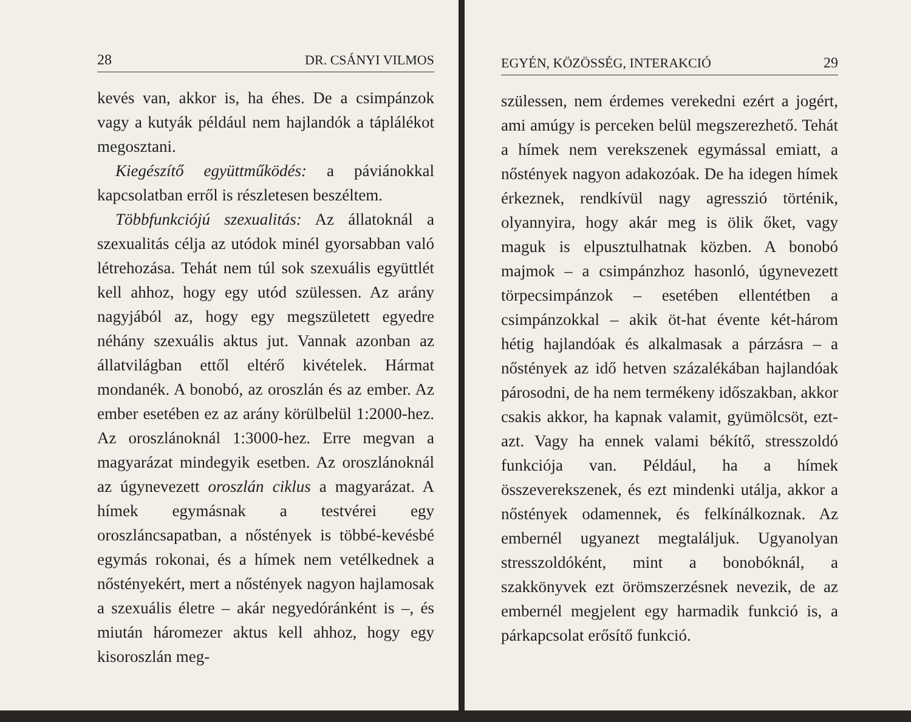28 DR. CSÁNYI VILMOS
kevés van, akkor is, ha éhes. De a csimpánzok vagy a kutyák például nem hajlandók a táplálékot megosztani.
Kiegészítő együttműködés: a páviánokkal kapcsolatban erről is részletesen beszéltem.
Többfunkciójú szexualitás: Az állatoknál a szexualitás célja az utódok minél gyorsabban való létrehozása. Tehát nem túl sok szexuális együttlét kell ahhoz, hogy egy utód szülessen. Az arány nagyjából az, hogy egy megszületett egyedre néhány szexuális aktus jut. Vannak azonban az állatvilágban ettől eltérő kivételek. Hármat mondanék. A bonobó, az oroszlán és az ember. Az ember esetében ez az arány körülbelül 1:2000-hez. Az oroszlánoknál 1:3000-hez. Erre megvan a magyarázat mindegyik esetben. Az oroszlánoknál az úgynevezett oroszlán ciklus a magyarázat. A hímek egymásnak a testvérei egy oroszláncsapatban, a nőstények is többé-kevésbé egymás rokonai, és a hímek nem vetélkednek a nőstényekért, mert a nőstények nagyon hajlamosak a szexuális életre – akár negyedóránként is –, és miután háromezer aktus kell ahhoz, hogy egy kisoroszlán meg-
EGYÉN, KÖZÖSSÉG, INTERAKCIÓ 29
szülessen, nem érdemes verekedni ezért a jogért, ami amúgy is perceken belül megszerezhető. Tehát a hímek nem verekszenek egymással emiatt, a nőstények nagyon adakozóak. De ha idegen hímek érkeznek, rendkívül nagy agresszió történik, olyannyira, hogy akár meg is ölik őket, vagy maguk is elpusztulhatnak közben. A bonobó majmok – a csimpánzhoz hasonló, úgynevezett törpecsimpánzok – esetében ellentétben a csimpánzokkal – akik öt-hat évente két-három hétig hajlandóak és alkalmasak a párzásra – a nőstények az idő hetven százalékában hajlandóak párosodni, de ha nem termékeny időszakban, akkor csakis akkor, ha kapnak valamit, gyümölcsöt, ezt-azt. Vagy ha ennek valami békítő, stresszoldó funkciója van. Például, ha a hímek összeverekszenek, és ezt mindenki utálja, akkor a nőstények odamennek, és felkínálkoznak. Az embernél ugyanezt megtaláljuk. Ugyanolyan stresszoldóként, mint a bonobóknál, a szakkönyvek ezt örömszerzésnek nevezik, de az embernél megjelent egy harmadik funkció is, a párkapcsolat erősítő funkció.